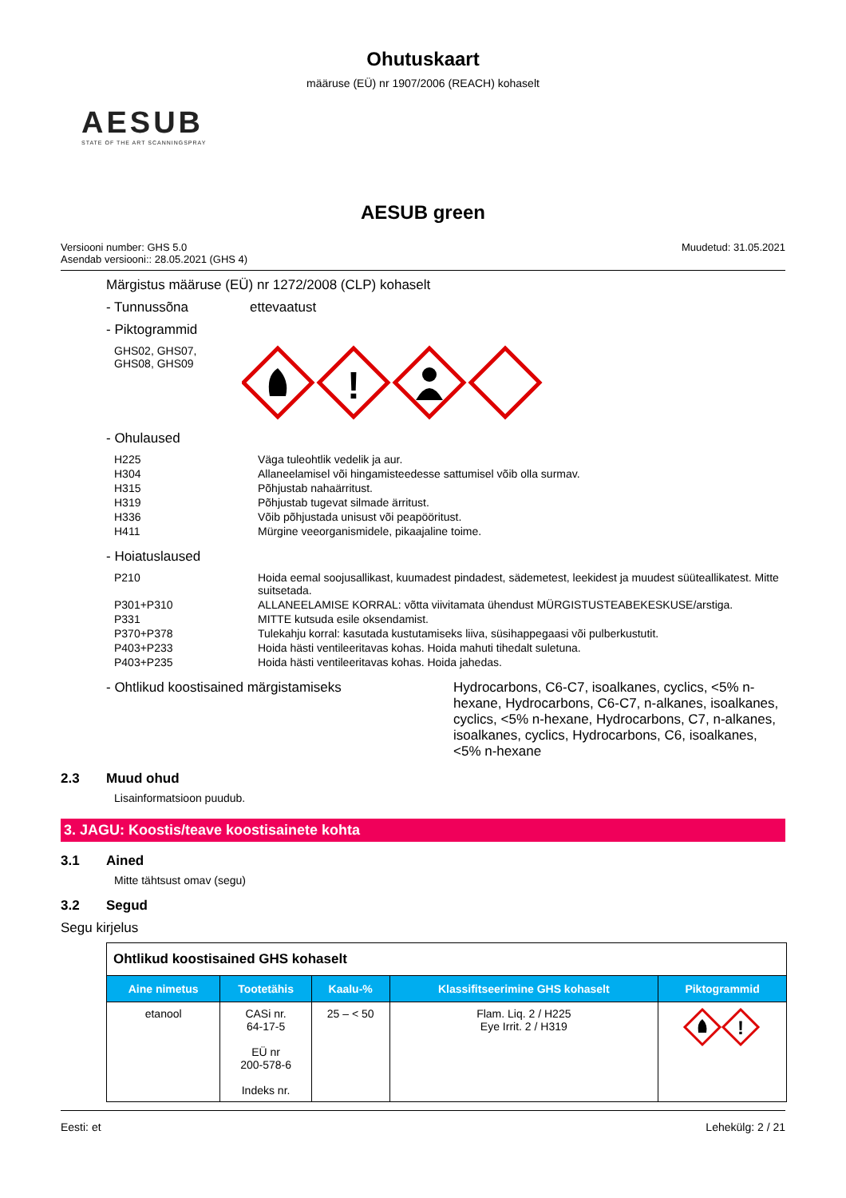Ohutuskaart
määruse (EÜ) nr 1907/2006 (REACH) kohaselt
AESUB
STATE OF THE ART SCANNINGSPRAY
AESUB green
Versiooni number: GHS 5.0
Asendab versiooni:: 28.05.2021 (GHS 4)
Muudetud: 31.05.2021
Märgistus määruse (EÜ) nr 1272/2008 (CLP) kohaselt
- Tunnussõna ettevaatust
- Piktogrammid
GHS02, GHS07,
GHS08, GHS09
!
- Ohulaused
H225 Väga tuleohtlik vedelik ja aur.
H304 Allaneelamisel või hingamisteedesse sattumisel võib olla surmav.
H315 Põhjustab nahaärritust.
H319 Põhjustab tugevat silmade ärritust.
H336 Võib põhjustada unisust või peapööritust.
H411 Mürgine veeorganismidele, pikaajaline toime.
- Hoiatuslaused
P210 Hoida eemal soojusallikast, kuumadest pindadest, sädemetest, leekidest ja muudest süüteallikatest. Mitte suitsetada.
P301+P310 ALLANEELAMISE KORRAL: võtta viivitamata ühendust MÜRGISTUSTEABEKESKUSE/arstiga.
P331 MITTE kutsuda esile oksendamist.
P370+P378 Tulekahju korral: kasutada kustutamiseks liiva, süsihappegaasi või pulberkustutit.
P403+P233 Hoida hästi ventileeritavas kohas. Hoida mahuti tihedalt suletuna.
P403+P235 Hoida hästi ventileeritavas kohas. Hoida jahedas.
- Ohtlikud koostisained märgistamiseks Hydrocarbons, C6-C7, isoalkanes, cyclics, <5% n-hexane, Hydrocarbons, C6-C7, n-alkanes, isoalkanes, cyclics, <5% n-hexane, Hydrocarbons, C7, n-alkanes, isoalkanes, cyclics, Hydrocarbons, C6, isoalkanes, <5% n-hexane
2.3 Muud ohud
Lisainformatsioon puudub.
3. JAGU: Koostis/teave koostisainete kohta
3.1 Ained
Mitte tähtsust omav (segu)
3.2 Segud
Segu kirjelus
| Ohtlikud koostisained GHS kohaselt | | | | |
| --- | --- | --- | --- | --- |
| Aine nimetus | Tootetähis | Kaalu-% | Klassifitseerimine GHS kohaselt | Piktogrammid |
| etanool | CASi nr. 64-17-5 EÜ nr 200-578-6 Indeks nr. | 25 – < 50 | Flam. Liq. 2 / H225 Eye Irrit. 2 / H319 | ! |
Eesti: et Lehekülg: 2 / 21